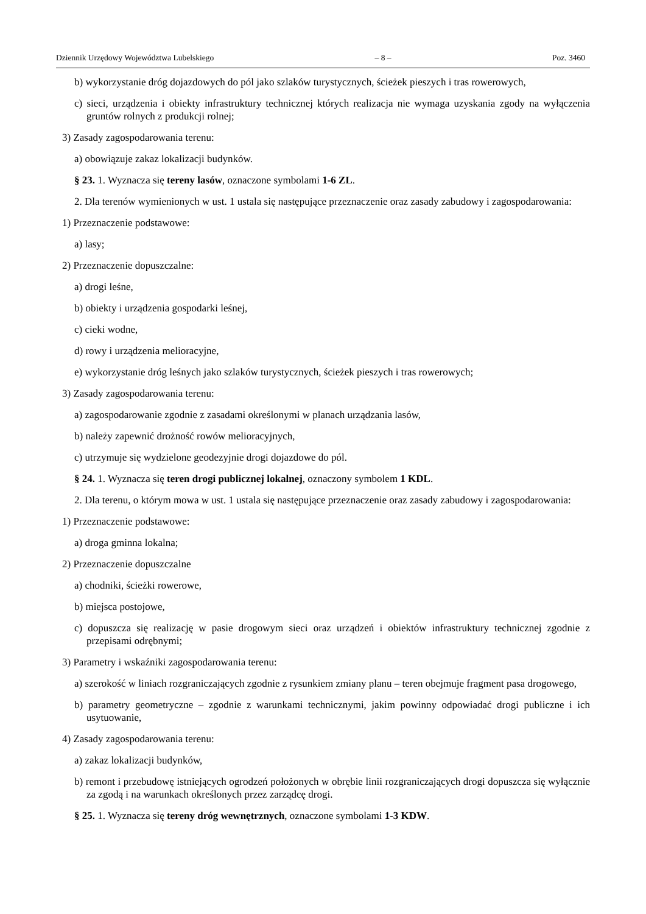Dziennik Urzędowy Województwa Lubelskiego – 8 – Poz. 3460
b) wykorzystanie dróg dojazdowych do pól jako szlaków turystycznych, ścieżek pieszych i tras rowerowych,
c) sieci, urządzenia i obiekty infrastruktury technicznej których realizacja nie wymaga uzyskania zgody na wyłączenia gruntów rolnych z produkcji rolnej;
3) Zasady zagospodarowania terenu:
a) obowiązuje zakaz lokalizacji budynków.
§ 23. 1. Wyznacza się tereny lasów, oznaczone symbolami 1-6 ZL.
2. Dla terenów wymienionych w ust. 1 ustala się następujące przeznaczenie oraz zasady zabudowy i zagospodarowania:
1) Przeznaczenie podstawowe:
a) lasy;
2) Przeznaczenie dopuszczalne:
a) drogi leśne,
b) obiekty i urządzenia gospodarki leśnej,
c) cieki wodne,
d) rowy i urządzenia melioracyjne,
e) wykorzystanie dróg leśnych jako szlaków turystycznych, ścieżek pieszych i tras rowerowych;
3) Zasady zagospodarowania terenu:
a) zagospodarowanie zgodnie z zasadami określonymi w planach urządzania lasów,
b) należy zapewnić drożność rowów melioracyjnych,
c) utrzymuje się wydzielone geodezyjnie drogi dojazdowe do pól.
§ 24. 1. Wyznacza się teren drogi publicznej lokalnej, oznaczony symbolem 1 KDL.
2. Dla terenu, o którym mowa w ust. 1 ustala się następujące przeznaczenie oraz zasady zabudowy i zagospodarowania:
1) Przeznaczenie podstawowe:
a) droga gminna lokalna;
2) Przeznaczenie dopuszczalne
a) chodniki, ścieżki rowerowe,
b) miejsca postojowe,
c) dopuszcza się realizację w pasie drogowym sieci oraz urządzeń i obiektów infrastruktury technicznej zgodnie z przepisami odrębnymi;
3) Parametry i wskaźniki zagospodarowania terenu:
a) szerokość w liniach rozgraniczających zgodnie z rysunkiem zmiany planu – teren obejmuje fragment pasa drogowego,
b) parametry geometryczne – zgodnie z warunkami technicznymi, jakim powinny odpowiadać drogi publiczne i ich usytuowanie,
4) Zasady zagospodarowania terenu:
a) zakaz lokalizacji budynków,
b) remont i przebudowę istniejących ogrodzeń położonych w obrębie linii rozgraniczających drogi dopuszcza się wyłącznie za zgodą i na warunkach określonych przez zarządcę drogi.
§ 25. 1. Wyznacza się tereny dróg wewnętrznych, oznaczone symbolami 1-3 KDW.